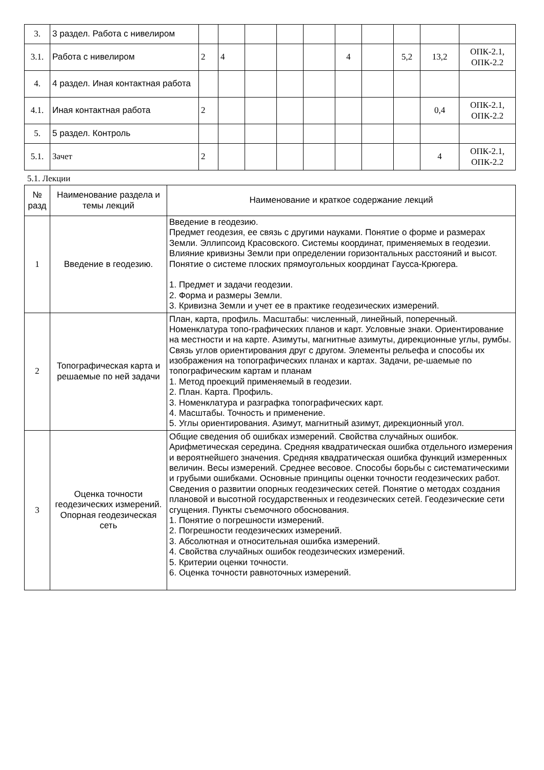| 3. | 3 раздел. Работа с нивелиром | | | | | | | | | | |
| 3.1. | Работа с нивелиром | 2 | 4 | | | | 4 | | 5,2 | 13,2 | ОПК-2.1, ОПК-2.2 |
| 4. | 4 раздел. Иная контактная работа | | | | | | | | | | |
| 4.1. | Иная контактная работа | 2 | | | | | | | | 0,4 | ОПК-2.1, ОПК-2.2 |
| 5. | 5 раздел. Контроль | | | | | | | | | | |
| 5.1. | Зачет | 2 | | | | | | | | 4 | ОПК-2.1, ОПК-2.2 |
5.1. Лекции
| № разд | Наименование раздела и темы лекций | Наименование и краткое содержание лекций |
| --- | --- | --- |
| 1 | Введение в геодезию. | Введение в геодезию. Предмет геодезия, ее связь с другими науками. Понятие о форме и размерах Земли. Эллипсоид Красовского. Системы координат, применяемых в геодезии. Влияние кривизны Земли при определении горизонтальных расстояний и высот. Понятие о системе плоских прямоугольных координат Гаусса-Крюгера. 1. Предмет и задачи геодезии. 2. Форма и размеры Земли. 3. Кривизна Земли и учет ее в практике геодезических измерений. |
| 2 | Топографическая карта и решаемые по ней задачи | План, карта, профиль. Масштабы: численный, линейный, поперечный. Номенклатура топо-графических планов и карт. Условные знаки. Ориентирование на местности и на карте. Азимуты, магнитные азимуты, дирекционные углы, румбы. Связь углов ориентирования друг с другом. Элементы рельефа и способы их изображения на топографических планах и картах. Задачи, ре-шаемые по топографическим картам и планам 1. Метод проекций применяемый в геодезии. 2. План. Карта. Профиль. 3. Номенклатура и разграфка топографических карт. 4. Масштабы. Точность и применение. 5. Углы ориентирования. Азимут, магнитный азимут, дирекционный угол. |
| 3 | Оценка точности геодезических измерений. Опорная геодезическая сеть | Общие сведения об ошибках измерений. Свойства случайных ошибок. Арифметическая середина. Средняя квадратическая ошибка отдельного измерения и вероятнейшего значения. Средняя квадратическая ошибка функций измеренных величин. Весы измерений. Среднее весовое. Способы борьбы с систематическими и грубыми ошибками. Основные принципы оценки точности геодезических работ. Сведения о развитии опорных геодезических сетей. Понятие о методах создания плановой и высотной государственных и геодезических сетей. Геодезические сети сгущения. Пункты съемочного обоснования. 1. Понятие о погрешности измерений. 2. Погрешности геодезических измерений. 3. Абсолютная и относительная ошибка измерений. 4. Свойства случайных ошибок геодезических измерений. 5. Критерии оценки точности. 6. Оценка точности равноточных измерений. |